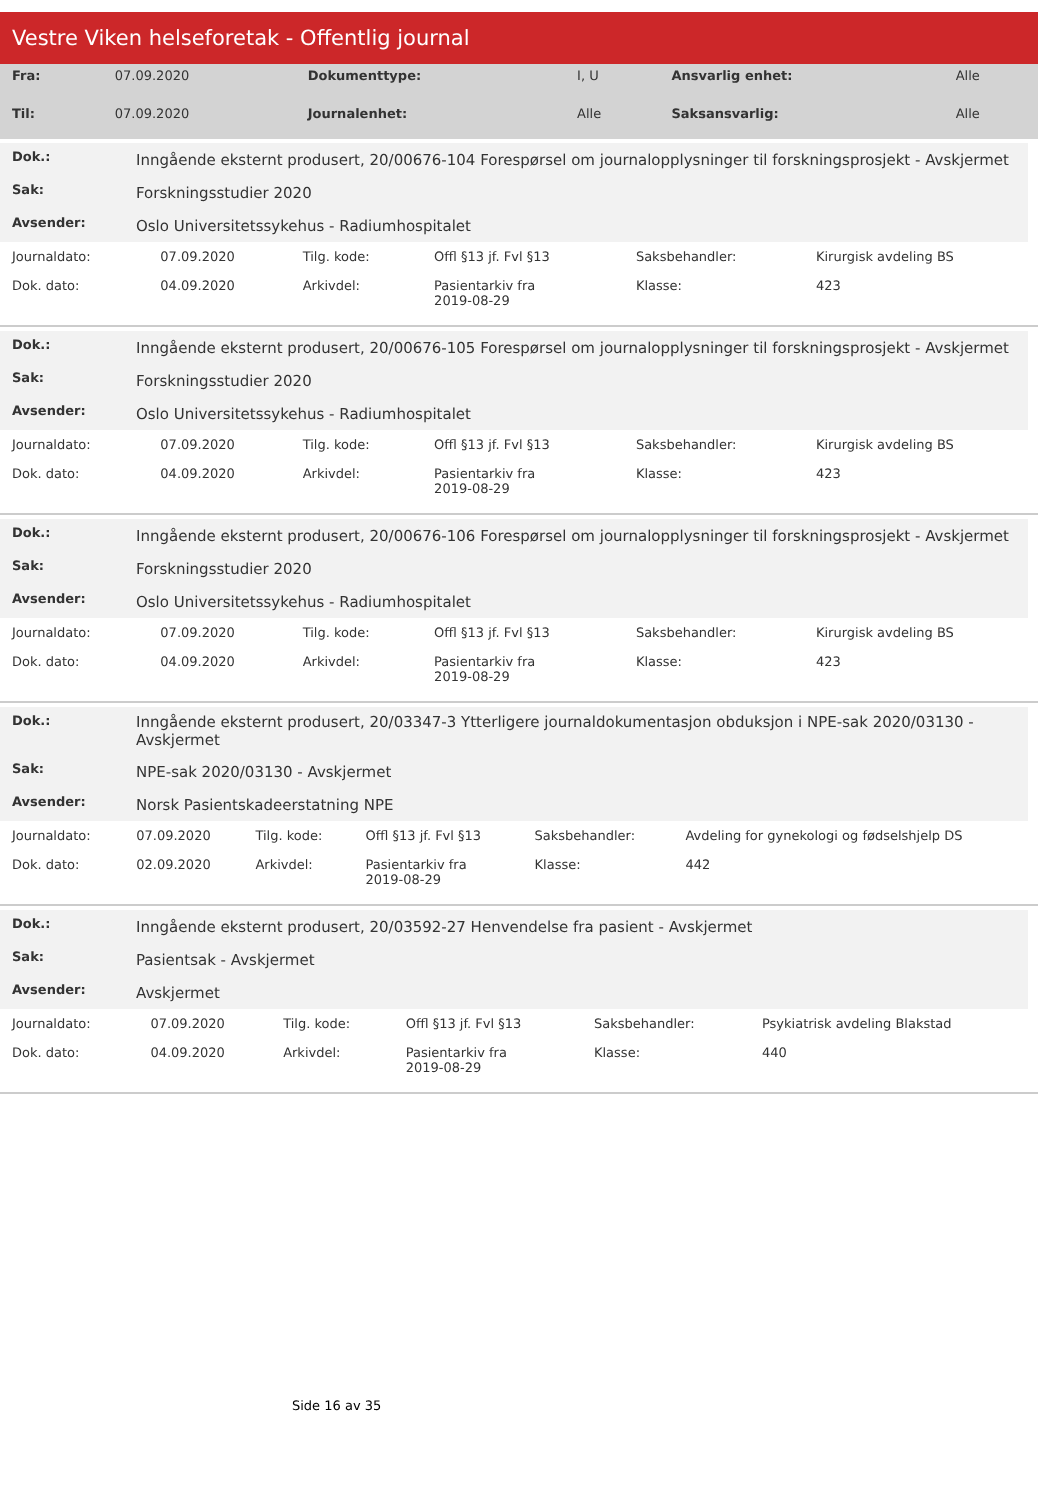Vestre Viken helseforetak - Offentlig journal
| Fra: | 07.09.2020 | Dokumenttype: | I, U | Ansvarlig enhet: | Alle |
| Til: | 07.09.2020 | Journalenhet: | Alle | Saksansvarlig: | Alle |
| Dok.: | Inngående eksternt produsert, 20/00676-104 Forespørsel om journalopplysninger til forskningsprosjekt - Avskjermet |
| Sak: | Forskningsstudier 2020 |
| Avsender: | Oslo Universitetssykehus - Radiumhospitalet |
| Journaldato: | 07.09.2020 | Tilg. kode: | Offl §13 jf. Fvl §13 | Saksbehandler: | Kirurgisk avdeling BS |
| Dok. dato: | 04.09.2020 | Arkivdel: | Pasientarkiv fra 2019-08-29 | Klasse: | 423 |
| Dok.: | Inngående eksternt produsert, 20/00676-105 Forespørsel om journalopplysninger til forskningsprosjekt - Avskjermet |
| Sak: | Forskningsstudier 2020 |
| Avsender: | Oslo Universitetssykehus - Radiumhospitalet |
| Journaldato: | 07.09.2020 | Tilg. kode: | Offl §13 jf. Fvl §13 | Saksbehandler: | Kirurgisk avdeling BS |
| Dok. dato: | 04.09.2020 | Arkivdel: | Pasientarkiv fra 2019-08-29 | Klasse: | 423 |
| Dok.: | Inngående eksternt produsert, 20/00676-106 Forespørsel om journalopplysninger til forskningsprosjekt - Avskjermet |
| Sak: | Forskningsstudier 2020 |
| Avsender: | Oslo Universitetssykehus - Radiumhospitalet |
| Journaldato: | 07.09.2020 | Tilg. kode: | Offl §13 jf. Fvl §13 | Saksbehandler: | Kirurgisk avdeling BS |
| Dok. dato: | 04.09.2020 | Arkivdel: | Pasientarkiv fra 2019-08-29 | Klasse: | 423 |
| Dok.: | Inngående eksternt produsert, 20/03347-3 Ytterligere journaldokumentasjon obduksjon i NPE-sak 2020/03130 - Avskjermet |
| Sak: | NPE-sak 2020/03130 - Avskjermet |
| Avsender: | Norsk Pasientskadeerstatning NPE |
| Journaldato: | 07.09.2020 | Tilg. kode: | Offl §13 jf. Fvl §13 | Saksbehandler: | Avdeling for gynekologi og fødselshjelp DS |
| Dok. dato: | 02.09.2020 | Arkivdel: | Pasientarkiv fra 2019-08-29 | Klasse: | 442 |
| Dok.: | Inngående eksternt produsert, 20/03592-27 Henvendelse fra pasient - Avskjermet |
| Sak: | Pasientsak - Avskjermet |
| Avsender: | Avskjermet |
| Journaldato: | 07.09.2020 | Tilg. kode: | Offl §13 jf. Fvl §13 | Saksbehandler: | Psykiatrisk avdeling Blakstad |
| Dok. dato: | 04.09.2020 | Arkivdel: | Pasientarkiv fra 2019-08-29 | Klasse: | 440 |
Side 16 av 35